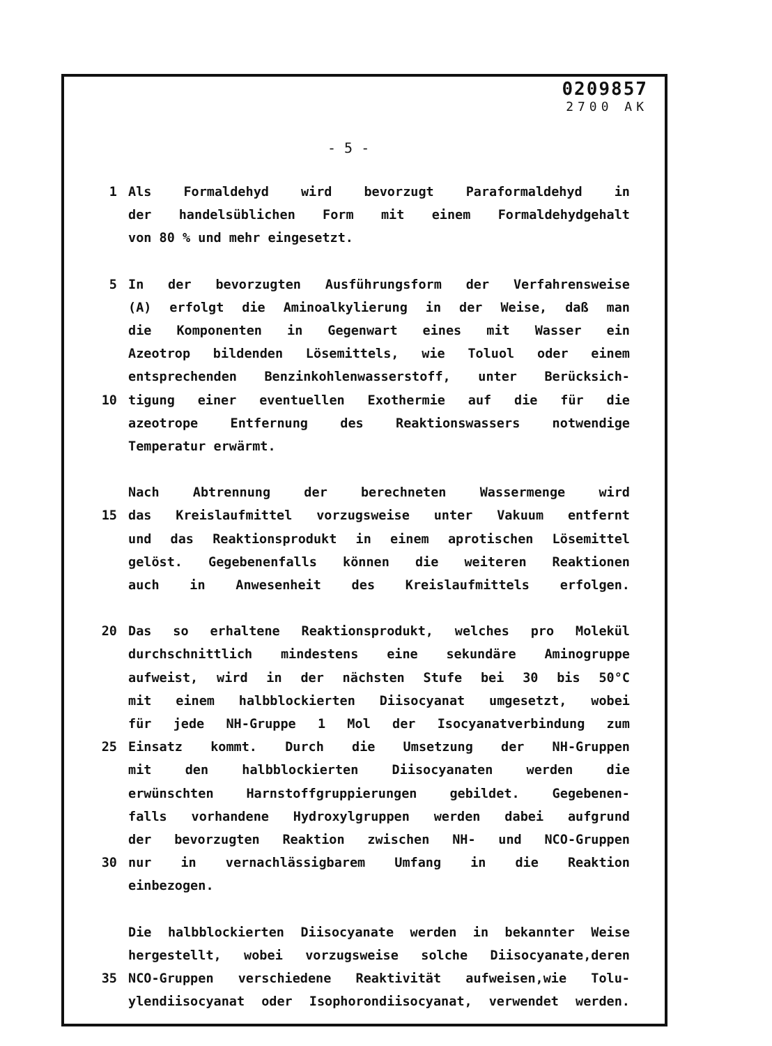0209857
2700 AK
- 5 -
1 Als Formaldehyd wird bevorzugt Paraformaldehyd in
der handelsüblichen Form mit einem Formaldehydgehalt
von 80 % und mehr eingesetzt.
5 In der bevorzugten Ausführungsform der Verfahrensweise
(A) erfolgt die Aminoalkylierung in der Weise, daß man
die Komponenten in Gegenwart eines mit Wasser ein
Azeotrop bildenden Lösemittels, wie Toluol oder einem
entsprechenden Benzinkohlenwasserstoff, unter Berücksich-
10 tigung einer eventuellen Exothermie auf die für die
azeotrope Entfernung des Reaktionswassers notwendige
Temperatur erwärmt.
Nach Abtrennung der berechneten Wassermenge wird
15 das Kreislaufmittel vorzugsweise unter Vakuum entfernt
und das Reaktionsprodukt in einem aprotischen Lösemittel
gelöst. Gegebenenfalls können die weiteren Reaktionen
auch in Anwesenheit des Kreislaufmittels erfolgen.
20 Das so erhaltene Reaktionsprodukt, welches pro Molekül
durchschnittlich mindestens eine sekundäre Aminogruppe
aufweist, wird in der nächsten Stufe bei 30 bis 50°C
mit einem halbblockierten Diisocyanat umgesetzt, wobei
für jede NH-Gruppe 1 Mol der Isocyanatverbindung zum
25 Einsatz kommt. Durch die Umsetzung der NH-Gruppen
mit den halbblockierten Diisocyanaten werden die
erwünschten Harnstoffgruppierungen gebildet. Gegebenen-
falls vorhandene Hydroxylgruppen werden dabei aufgrund
der bevorzugten Reaktion zwischen NH- und NCO-Gruppen
30 nur in vernachlässigbarem Umfang in die Reaktion
einbezogen.
Die halbblockierten Diisocyanate werden in bekannter Weise
hergestellt, wobei vorzugsweise solche Diisocyanate,deren
35 NCO-Gruppen verschiedene Reaktivität aufweisen,wie Tolu-
ylendiisocyanat oder Isophorondiisocyanat, verwendet werden.